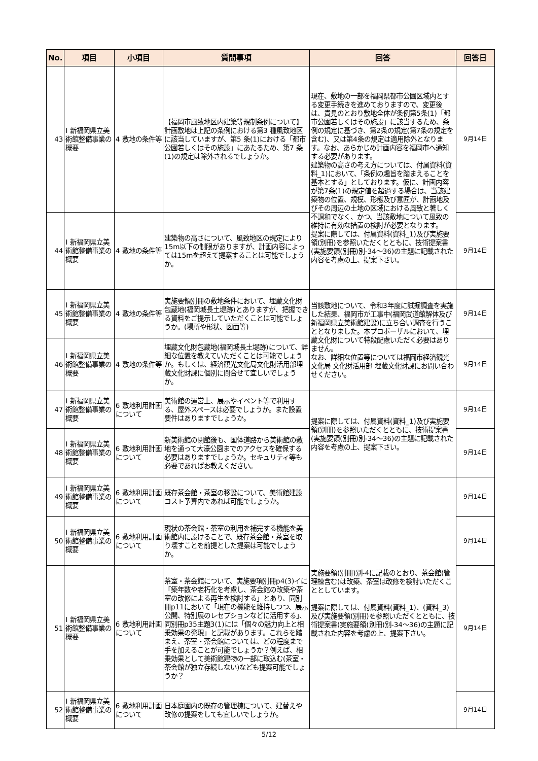| No. | 項目 | 小項目 | 質問事項 | 回答 | 回答日 |
| --- | --- | --- | --- | --- | --- |
| 43 | Ⅰ 新福岡県立美術館整備事業の概要 | 4 敷地の条件等 | 【福岡市風致地区内建築等規制条例について】 計画敷地は上記の条例における第3 種風致地区に該当していますが、第5 条(1)における「都市公園若しくはその施設」にあたるため、第7 条(1)の規定は除外されるでしょうか。 | 現在、敷地の一部を福岡県都市公園区域内とする変更手続きを進めておりますので、変更後は、貴見のとおり敷地全体が条例第5条(1)「都市公園若しくはその施設」に該当するため、条例の規定に基づき、第2条の規定(第7条の規定を含む)、又は第4条の規定は適用除外となります。なお、あらかじめ計画内容を福岡市へ通知する必要があります。 建築物の高さの考え方については、付属資料(資料_1)において、「条例の趣旨を踏まえることを基本とする」としております。仮に、計画内容が第7条(1)の規定値を超過する場合は、当該建築物の位置、規模、形態及び意匠が、計画地及びその周辺の土地の区域における風致と著しく不調和でなく、かつ、当該敷地について風致の維持に有効な措置の検討が必要となります。 提案に際しては、付属資料(資料_1)及び実施要領(別冊)を参照いただくとともに、技術提案書(実施要領(別冊)別-34～36)の主題に記載された内容を考慮の上、提案下さい。 | 9月14日 |
| 44 | Ⅰ 新福岡県立美術館整備事業の概要 | 4 敷地の条件等 | 建築物の高さについて、風致地区の規定により15m以下の制限がありますが、計画内容によっては15mを超えて提案することは可能でしょうか。 | | 9月14日 |
| 45 | Ⅰ 新福岡県立美術館整備事業の概要 | 4 敷地の条件等 | 実施要領別冊の敷地条件において、埋蔵文化財包蔵地(福岡城長土堤跡)とありますが、把握できる資料をご提示していただくことは可能でしょうか。(場所や形状、図面等) | 当該敷地について、令和3年度に試掘調査を実施した結果、福岡市が工事中(福岡武道館解体及び新福岡県立美術館建設)に立ち合い調査を行うこととなりました。本プロポーザルにおいて、埋蔵文化財について特段配慮いただく必要はありません。 なお、詳細な位置等については福岡市経済観光文化局 文化財活用部 埋蔵文化財課にお問い合わせください。 | 9月14日 |
| 46 | Ⅰ 新福岡県立美術館整備事業の概要 | 4 敷地の条件等 | 埋蔵文化財包蔵地(福岡城長土堤跡)について、詳細な位置を教えていただくことは可能でしょうか。もしくは、経済観光文化局文化財活用部埋蔵文化財課に個別に問合せて宜しいでしょうか。 | | 9月14日 |
| 47 | Ⅰ 新福岡県立美術館整備事業の概要 | 6 敷地利用計画について | 美術館の運営上、展示やイベント等で利用する、屋外スペースは必要でしょうか。また設置要件はありますでしょうか。 | 提案に際しては、付属資料(資料_1)及び実施要領(別冊)を参照いただくとともに、技術提案書(実施要領(別冊)別-34～36)の主題に記載された内容を考慮の上、提案下さい。 | 9月14日 |
| 48 | Ⅰ 新福岡県立美術館整備事業の概要 | 6 敷地利用計画について | 新美術館の閉館後も、国体道路から美術館の敷地を通って大濠公園までのアクセスを確保する必要はありますでしょうか。セキュリティ等も必要であればお教えください。 | | 9月14日 |
| 49 | Ⅰ 新福岡県立美術館整備事業の概要 | 6 敷地利用計画について | 既存茶会館・茶室の移設について、美術館建設コスト予算内であれば可能でしょうか。 | 実施要領(別冊)別-4に記載のとおり、茶会館(管理棟含む)は改築、茶室は改修を検討いただくこととしています。 提案に際しては、付属資料(資料_1)、(資料_3)及び実施要領(別冊)を参照いただくとともに、技術提案書(実施要領(別冊)別-34～36)の主題に記載された内容を考慮の上、提案下さい。 | 9月14日 |
| 50 | Ⅰ 新福岡県立美術館整備事業の概要 | 6 敷地利用計画について | 現状の茶会館・茶室の利用を補完する機能を美術館内に設けることで、既存茶会館・茶室を取り壊すことを前提とした提案は可能でしょうか。 | | 9月14日 |
| 51 | Ⅰ 新福岡県立美術館整備事業の概要 | 6 敷地利用計画について | 茶室・茶会館について、実施要項別冊p4(3)イに「築年数や老朽化を考慮し、茶会館の改築や茶室の改修による再生を検討する」とあり、同別冊p11において「現在の機能を維持しつつ、展示公開、特別展のレセプションなどに活用する」、同別冊p35主題3(1)には「個々の魅力向上と相乗効果の発現」と記載があります。これらを踏まえ、茶室・茶会館については、どの程度まで手を加えることが可能でしょうか？例えば、相乗効果として美術館建物の一部に取込む(茶室・茶会館が独立存続しない)なども提案可能でしょうか？ | | 9月14日 |
| 52 | Ⅰ 新福岡県立美術館整備事業の概要 | 6 敷地利用計画について | 日本庭園内の既存の管理棟について、建替えや改修の提案をしても宜しいでしょうか。 | | 9月14日 |
5/12